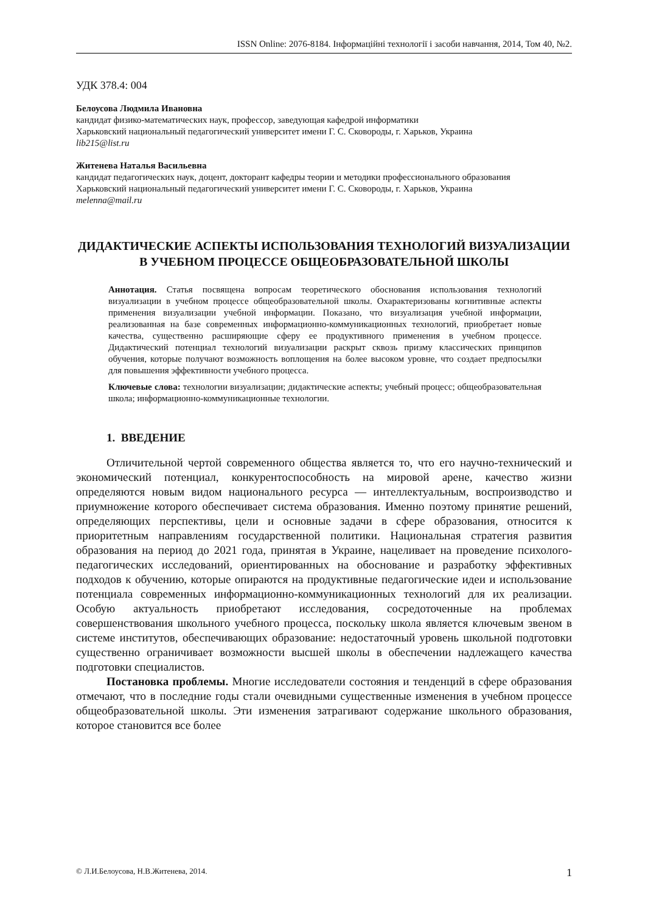ISSN Online: 2076-8184. Інформаційні технології і засоби навчання, 2014, Том 40, №2.
УДК 378.4: 004
Белоусова Людмила Ивановна
кандидат физико-математических наук, профессор, заведующая кафедрой информатики
Харьковский национальный педагогический университет имени Г. С. Сковороды, г. Харьков, Украина
lib215@list.ru
Житенева Наталья Васильевна
кандидат педагогических наук, доцент, докторант кафедры теории и методики профессионального образования
Харьковский национальный педагогический университет имени Г. С. Сковороды, г. Харьков, Украина
melenna@mail.ru
ДИДАКТИЧЕСКИЕ АСПЕКТЫ ИСПОЛЬЗОВАНИЯ ТЕХНОЛОГИЙ ВИЗУАЛИЗАЦИИ В УЧЕБНОМ ПРОЦЕССЕ ОБЩЕОБРАЗОВАТЕЛЬНОЙ ШКОЛЫ
Аннотация. Статья посвящена вопросам теоретического обоснования использования технологий визуализации в учебном процессе общеобразовательной школы. Охарактеризованы когнитивные аспекты применения визуализации учебной информации. Показано, что визуализация учебной информации, реализованная на базе современных информационно-коммуникационных технологий, приобретает новые качества, существенно расширяющие сферу ее продуктивного применения в учебном процессе. Дидактический потенциал технологий визуализации раскрыт сквозь призму классических принципов обучения, которые получают возможность воплощения на более высоком уровне, что создает предпосылки для повышения эффективности учебного процесса.
Ключевые слова: технологии визуализации; дидактические аспекты; учебный процесс; общеобразовательная школа; информационно-коммуникационные технологии.
1. ВВЕДЕНИЕ
Отличительной чертой современного общества является то, что его научно-технический и экономический потенциал, конкурентоспособность на мировой арене, качество жизни определяются новым видом национального ресурса — интеллектуальным, воспроизводство и приумножение которого обеспечивает система образования. Именно поэтому принятие решений, определяющих перспективы, цели и основные задачи в сфере образования, относится к приоритетным направлениям государственной политики. Национальная стратегия развития образования на период до 2021 года, принятая в Украине, нацеливает на проведение психолого-педагогических исследований, ориентированных на обоснование и разработку эффективных подходов к обучению, которые опираются на продуктивные педагогические идеи и использование потенциала современных информационно-коммуникационных технологий для их реализации. Особую актуальность приобретают исследования, сосредоточенные на проблемах совершенствования школьного учебного процесса, поскольку школа является ключевым звеном в системе институтов, обеспечивающих образование: недостаточный уровень школьной подготовки существенно ограничивает возможности высшей школы в обеспечении надлежащего качества подготовки специалистов.
Постановка проблемы. Многие исследователи состояния и тенденций в сфере образования отмечают, что в последние годы стали очевидными существенные изменения в учебном процессе общеобразовательной школы. Эти изменения затрагивают содержание школьного образования, которое становится все более
© Л.И.Белоусова, Н.В.Житенева, 2014. 1